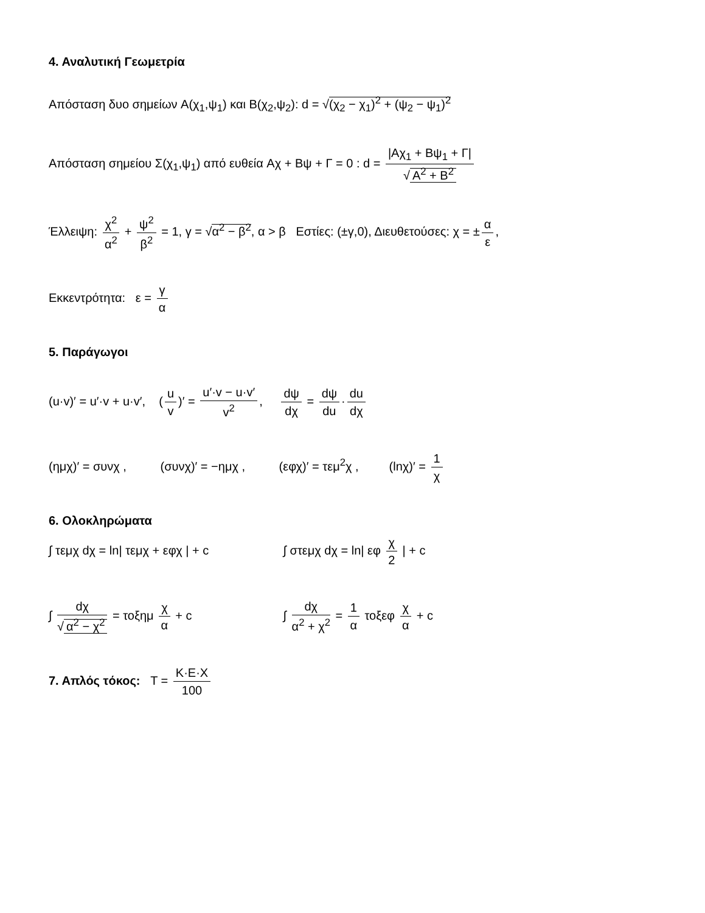4. Αναλυτική Γεωμετρία
Απόσταση δυο σημείων A(χ<sub>1</sub>,ψ<sub>1</sub>) και B(χ<sub>2</sub>,ψ<sub>2</sub>): d = √(χ<sub>2</sub> − χ<sub>1</sub>)<sup>2</sup> + (ψ<sub>2</sub> − ψ<sub>1</sub>)<sup>2</sup>
Απόσταση σημείου Σ(χ<sub>1</sub>,ψ<sub>1</sub>) από ευθεία Aχ + Bψ + Γ = 0 : d = |Aχ<sub>1</sub> + Bψ<sub>1</sub> + Γ| √ A<sup>2</sup> + B<sup>2</sup>
Έλλειψη: χ<sup>2</sup> α<sup>2</sup> + ψ<sup>2</sup> β<sup>2</sup> = 1, γ = √α<sup>2</sup> − β<sup>2</sup>, α > β Εστίες: (±γ,0), Διευθετούσες: χ = ± α ε,
Εκκεντρότητα: ε = γ α
5. Παράγωγοι
(u·v)′ = u′·v + u·v′, (u v)′ = u′·v − u·v′ v<sup>2</sup>, dψ dχ = dψ du · du dχ
(ημχ)′ = συνχ , (συνχ)′ = −ημχ , (εφχ)′ = τεμ<sup>2</sup>χ , (lnχ)′ = 1 χ
6. Ολοκληρώματα
∫ τεμχ dχ = ln| τεμχ + εφχ | + c ∫ στεμχ dχ = ln| εφ χ 2 | + c
∫ dχ √ α<sup>2</sup> − χ<sup>2</sup> = τοξημ χ α + c ∫ dχ α<sup>2</sup> + χ<sup>2</sup> = 1 α τοξεφ χ α + c
7. Απλός τόκος: T = K·E·X 100